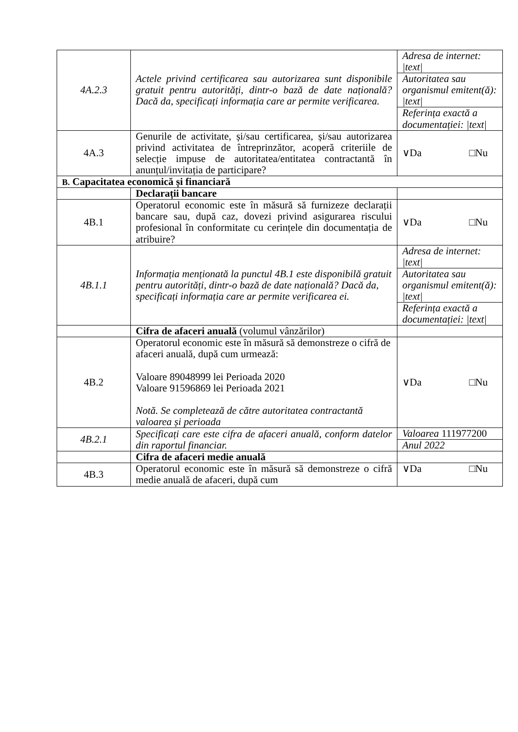| 4A.2.3 | Actele privind certificarea sau autorizarea sunt disponibile gratuit pentru autorități, dintr-o bază de date națională? Dacă da, specificați informația care ar permite verificarea. | Adresa de internet: /text/ |
| | | Autoritatea sau organismul emitent(ă): /text/ |
| | | Referința exactă a documentației: /text/ |
| 4A.3 | Genurile de activitate, și/sau certificarea, și/sau autorizarea privind activitatea de întreprinzător, acoperă criteriile de selecție impuse de autoritatea/entitatea contractantă în anunțul/invitația de participare? | ∨Da □Nu |
| B. Capacitatea economică și financiară | | |
| | Declarații bancare | |
| 4B.1 | Operatorul economic este în măsură să furnizeze declarații bancare sau, după caz, dovezi privind asigurarea riscului profesional în conformitate cu cerințele din documentația de atribuire? | ∨Da □Nu |
| 4B.1.1 | Informația menționată la punctul 4B.1 este disponibilă gratuit pentru autorități, dintr-o bază de date națională? Dacă da, specificați informația care ar permite verificarea ei. | Adresa de internet: /text/ |
| | | Autoritatea sau organismul emitent(ă): /text/ |
| | | Referința exactă a documentației: /text/ |
| | Cifra de afaceri anuală (volumul vânzărilor) | |
| 4B.2 | Operatorul economic este în măsură să demonstreze o cifră de afaceri anuală, după cum urmează: Valoare 89048999 lei Perioada 2020 Valoare 91596869 lei Perioada 2021 Notă. Se completează de către autoritatea contractantă valoarea și perioada | ∨Da □Nu |
| 4B.2.1 | Specificați care este cifra de afaceri anuală, conform datelor din raportul financiar. | Valoarea 111977200 |
| | | Anul 2022 |
| | Cifra de afaceri medie anuală | |
| 4B.3 | Operatorul economic este în măsură să demonstreze o cifră medie anuală de afaceri, după cum | ∨Da □Nu |